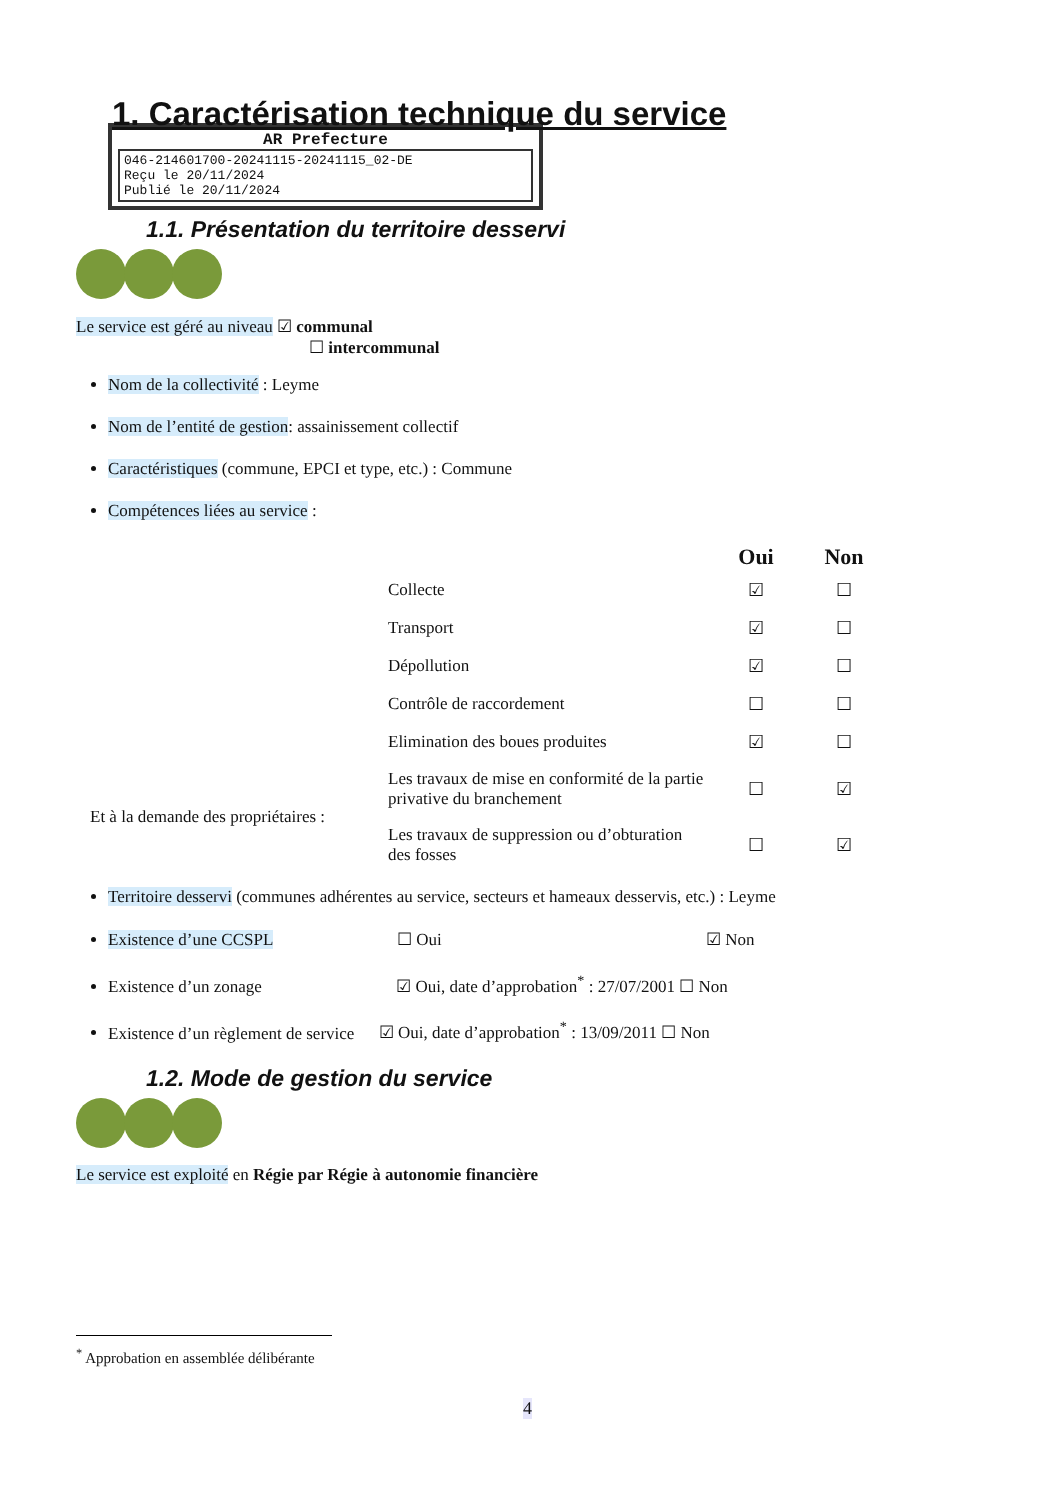1. Caractérisation technique du service
AR Prefecture
046-214601700-20241115-20241115_02-DE
Reçu le 20/11/2024
Publié le 20/11/2024
1.1. Présentation du territoire desservi
Le service est géré au niveau ☑ communal
☐ intercommunal
Nom de la collectivité : Leyme
Nom de l’entité de gestion: assainissement collectif
Caractéristiques (commune, EPCI et type, etc.) : Commune
Compétences liées au service :
| | | Oui | Non |
| | Collecte | ☑ | ☐ |
| | Transport | ☑ | ☐ |
| | Dépollution | ☑ | ☐ |
| | Contrôle de raccordement | ☐ | ☐ |
| | Elimination des boues produites | ☑ | ☐ |
| Et à la demande des propriétaires : | Les travaux de mise en conformité de la partie privative du branchement | ☐ | ☑ |
| | Les travaux de suppression ou d’obturation des fosses | ☐ | ☑ |
Territoire desservi (communes adhérentes au service, secteurs et hameaux desservis, etc.) : Leyme
Existence d’une CCSPL ☐ Oui ☑ Non
Existence d’un zonage ☑ Oui, date d’approbation<sup>*</sup> : 27/07/2001 ☐ Non
Existence d’un règlement de service ☑ Oui, date d’approbation<sup>*</sup> : 13/09/2011 ☐ Non
1.2. Mode de gestion du service
Le service est exploité en Régie par Régie à autonomie financière
<sup>*</sup> Approbation en assemblée délibérante
4